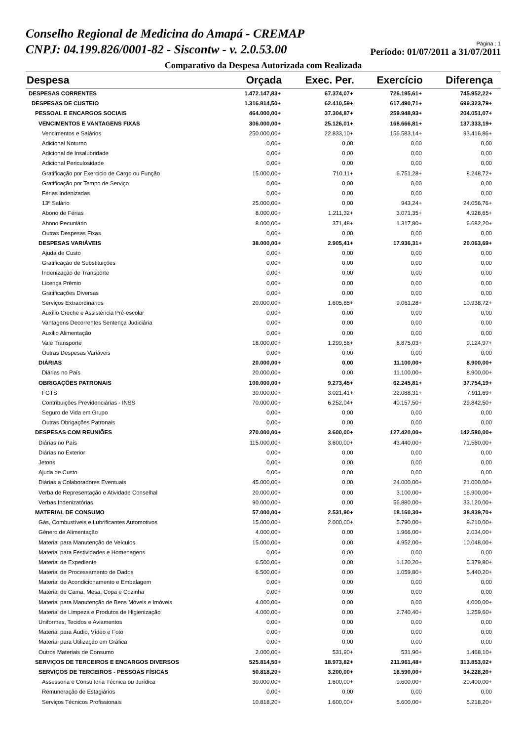Conselho Regional de Medicina do Amapá - CREMAP
CNPJ: 04.199.826/0001-82 - Siscontw - v. 2.0.53.00
Página : 1
Período: 01/07/2011 a 31/07/2011
Comparativo da Despesa Autorizada com Realizada
| Despesa | Orçada | Exec. Per. | Exercício | Diferença |
| --- | --- | --- | --- | --- |
| DESPESAS CORRENTES | 1.472.147,83+ | 67.374,07+ | 726.195,61+ | 745.952,22+ |
| DESPESAS DE CUSTEIO | 1.316.814,50+ | 62.410,59+ | 617.490,71+ | 699.323,79+ |
| PESSOAL E ENCARGOS SOCIAIS | 464.000,00+ | 37.304,87+ | 259.948,93+ | 204.051,07+ |
| VENCIMENTOS E VANTAGENS FIXAS | 306.000,00+ | 25.126,01+ | 168.666,81+ | 137.333,19+ |
| Vencimentos e Salários | 250.000,00+ | 22.833,10+ | 156.583,14+ | 93.416,86+ |
| Adicional Noturno | 0,00+ | 0,00 | 0,00 | 0,00 |
| Adicional de Insalubridade | 0,00+ | 0,00 | 0,00 | 0,00 |
| Adicional Periculosidade | 0,00+ | 0,00 | 0,00 | 0,00 |
| Gratificação por Exercicio de Cargo ou Função | 15.000,00+ | 710,11+ | 6.751,28+ | 8.248,72+ |
| Gratificação por Tempo de Serviço | 0,00+ | 0,00 | 0,00 | 0,00 |
| Férias Indenizadas | 0,00+ | 0,00 | 0,00 | 0,00 |
| 13º Salário | 25.000,00+ | 0,00 | 943,24+ | 24.056,76+ |
| Abono de Férias | 8.000,00+ | 1.211,32+ | 3.071,35+ | 4.928,65+ |
| Abono Pecuniário | 8.000,00+ | 371,48+ | 1.317,80+ | 6.682,20+ |
| Outras Despesas Fixas | 0,00+ | 0,00 | 0,00 | 0,00 |
| DESPESAS VARIÁVEIS | 38.000,00+ | 2.905,41+ | 17.936,31+ | 20.063,69+ |
| Ajuda de Custo | 0,00+ | 0,00 | 0,00 | 0,00 |
| Gratificação de Substituições | 0,00+ | 0,00 | 0,00 | 0,00 |
| Indenização de Transporte | 0,00+ | 0,00 | 0,00 | 0,00 |
| Licença Prêmio | 0,00+ | 0,00 | 0,00 | 0,00 |
| Gratificações Diversas | 0,00+ | 0,00 | 0,00 | 0,00 |
| Serviços Extraordinários | 20.000,00+ | 1.605,85+ | 9.061,28+ | 10.938,72+ |
| Auxílio Creche e Assistência Pré-escolar | 0,00+ | 0,00 | 0,00 | 0,00 |
| Vantagens Decorrentes Sentença Judiciária | 0,00+ | 0,00 | 0,00 | 0,00 |
| Auxilio Alimentação | 0,00+ | 0,00 | 0,00 | 0,00 |
| Vale Transporte | 18.000,00+ | 1.299,56+ | 8.875,03+ | 9.124,97+ |
| Outras Despesas Variáveis | 0,00+ | 0,00 | 0,00 | 0,00 |
| DIÁRIAS | 20.000,00+ | 0,00 | 11.100,00+ | 8.900,00+ |
| Diárias no País | 20.000,00+ | 0,00 | 11.100,00+ | 8.900,00+ |
| OBRIGAÇÕES PATRONAIS | 100.000,00+ | 9.273,45+ | 62.245,81+ | 37.754,19+ |
| FGTS | 30.000,00+ | 3.021,41+ | 22.088,31+ | 7.911,69+ |
| Contribuições Previdenciárias - INSS | 70.000,00+ | 6.252,04+ | 40.157,50+ | 29.842,50+ |
| Seguro de Vida em Grupo | 0,00+ | 0,00 | 0,00 | 0,00 |
| Outras Obrigações Patronais | 0,00+ | 0,00 | 0,00 | 0,00 |
| DESPESAS COM REUNIÕES | 270.000,00+ | 3.600,00+ | 127.420,00+ | 142.580,00+ |
| Diárias no País | 115.000,00+ | 3.600,00+ | 43.440,00+ | 71.560,00+ |
| Diárias no Exterior | 0,00+ | 0,00 | 0,00 | 0,00 |
| Jetons | 0,00+ | 0,00 | 0,00 | 0,00 |
| Ajuda de Custo | 0,00+ | 0,00 | 0,00 | 0,00 |
| Diárias a Colaboradores Eventuais | 45.000,00+ | 0,00 | 24.000,00+ | 21.000,00+ |
| Verba de Representação e Atividade Conselhal | 20.000,00+ | 0,00 | 3.100,00+ | 16.900,00+ |
| Verbas Indenizatórias | 90.000,00+ | 0,00 | 56.880,00+ | 33.120,00+ |
| MATERIAL DE CONSUMO | 57.000,00+ | 2.531,90+ | 18.160,30+ | 38.839,70+ |
| Gás, Combustíveis e Lubrificantes Automotivos | 15.000,00+ | 2.000,00+ | 5.790,00+ | 9.210,00+ |
| Gênero de Alimentação | 4.000,00+ | 0,00 | 1.966,00+ | 2.034,00+ |
| Material para Manutenção de Veículos | 15.000,00+ | 0,00 | 4.952,00+ | 10.048,00+ |
| Material para Festividades e Homenagens | 0,00+ | 0,00 | 0,00 | 0,00 |
| Material de Expediente | 6.500,00+ | 0,00 | 1.120,20+ | 5.379,80+ |
| Material de Processamento de Dados | 6.500,00+ | 0,00 | 1.059,80+ | 5.440,20+ |
| Material de Acondicionamento e Embalagem | 0,00+ | 0,00 | 0,00 | 0,00 |
| Material de Cama, Mesa, Copa e Cozinha | 0,00+ | 0,00 | 0,00 | 0,00 |
| Material para Manutenção de Bens Móveis e Imóveis | 4.000,00+ | 0,00 | 0,00 | 4.000,00+ |
| Material de Limpeza e Produtos de Higienização | 4.000,00+ | 0,00 | 2.740,40+ | 1.259,60+ |
| Uniformes, Tecidos e Aviamentos | 0,00+ | 0,00 | 0,00 | 0,00 |
| Material para Áudio, Vídeo e Foto | 0,00+ | 0,00 | 0,00 | 0,00 |
| Material para Utilização em Gráfica | 0,00+ | 0,00 | 0,00 | 0,00 |
| Outros Materiais de Consumo | 2.000,00+ | 531,90+ | 531,90+ | 1.468,10+ |
| SERVIÇOS DE TERCEIROS E ENCARGOS DIVERSOS | 525.814,50+ | 18.973,82+ | 211.961,48+ | 313.853,02+ |
| SERVIÇOS DE TERCEIROS - PESSOAS FÍSICAS | 50.818,20+ | 3.200,00+ | 16.590,00+ | 34.228,20+ |
| Assessoria e Consultoria Técnica ou Jurídica | 30.000,00+ | 1.600,00+ | 9.600,00+ | 20.400,00+ |
| Remuneração de Estagiários | 0,00+ | 0,00 | 0,00 | 0,00 |
| Serviços Técnicos Profissionais | 10.818,20+ | 1.600,00+ | 5.600,00+ | 5.218,20+ |